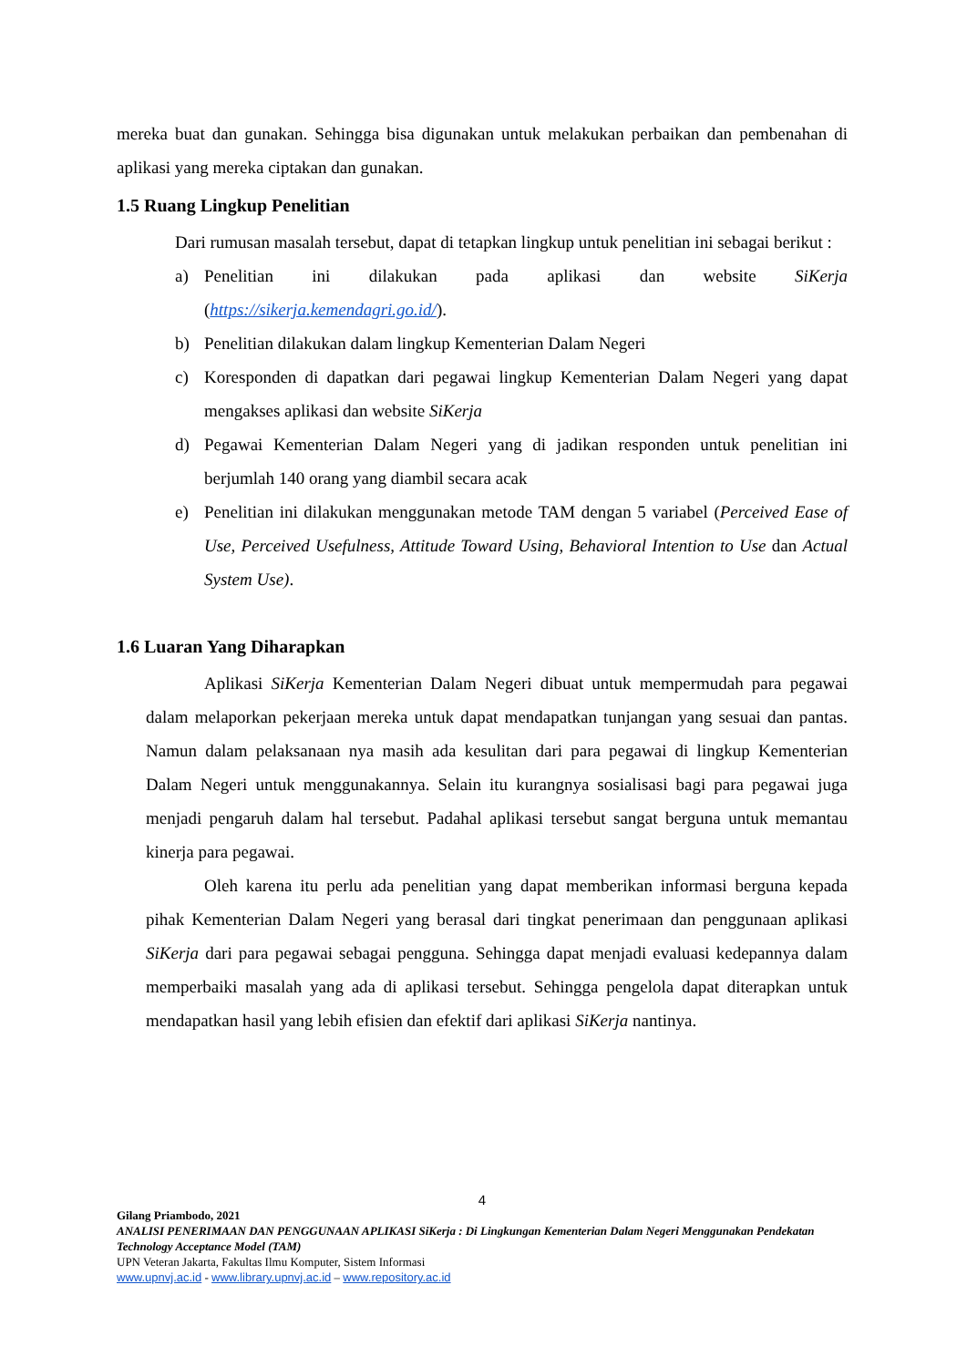mereka buat dan gunakan. Sehingga bisa digunakan untuk melakukan perbaikan dan pembenahan di aplikasi yang mereka ciptakan dan gunakan.
1.5 Ruang Lingkup Penelitian
Dari rumusan masalah tersebut, dapat di tetapkan lingkup untuk penelitian ini sebagai berikut :
a) Penelitian ini dilakukan pada aplikasi dan website SiKerja (https://sikerja.kemendagri.go.id/).
b) Penelitian dilakukan dalam lingkup Kementerian Dalam Negeri
c) Koresponden di dapatkan dari pegawai lingkup Kementerian Dalam Negeri yang dapat mengakses aplikasi dan website SiKerja
d) Pegawai Kementerian Dalam Negeri yang di jadikan responden untuk penelitian ini berjumlah 140 orang yang diambil secara acak
e) Penelitian ini dilakukan menggunakan metode TAM dengan 5 variabel (Perceived Ease of Use, Perceived Usefulness, Attitude Toward Using, Behavioral Intention to Use dan Actual System Use).
1.6 Luaran Yang Diharapkan
Aplikasi SiKerja Kementerian Dalam Negeri dibuat untuk mempermudah para pegawai dalam melaporkan pekerjaan mereka untuk dapat mendapatkan tunjangan yang sesuai dan pantas. Namun dalam pelaksanaan nya masih ada kesulitan dari para pegawai di lingkup Kementerian Dalam Negeri untuk menggunakannya. Selain itu kurangnya sosialisasi bagi para pegawai juga menjadi pengaruh dalam hal tersebut. Padahal aplikasi tersebut sangat berguna untuk memantau kinerja para pegawai.
Oleh karena itu perlu ada penelitian yang dapat memberikan informasi berguna kepada pihak Kementerian Dalam Negeri yang berasal dari tingkat penerimaan dan penggunaan aplikasi SiKerja dari para pegawai sebagai pengguna. Sehingga dapat menjadi evaluasi kedepannya dalam memperbaiki masalah yang ada di aplikasi tersebut. Sehingga pengelola dapat diterapkan untuk mendapatkan hasil yang lebih efisien dan efektif dari aplikasi SiKerja nantinya.
4
Gilang Priambodo, 2021
ANALISI PENERIMAAN DAN PENGGUNAAN APLIKASI SiKerja : Di Lingkungan Kementerian Dalam Negeri Menggunakan Pendekatan Technology Acceptance Model (TAM)
UPN Veteran Jakarta, Fakultas Ilmu Komputer, Sistem Informasi
www.upnvj.ac.id - www.library.upnvj.ac.id – www.repository.ac.id